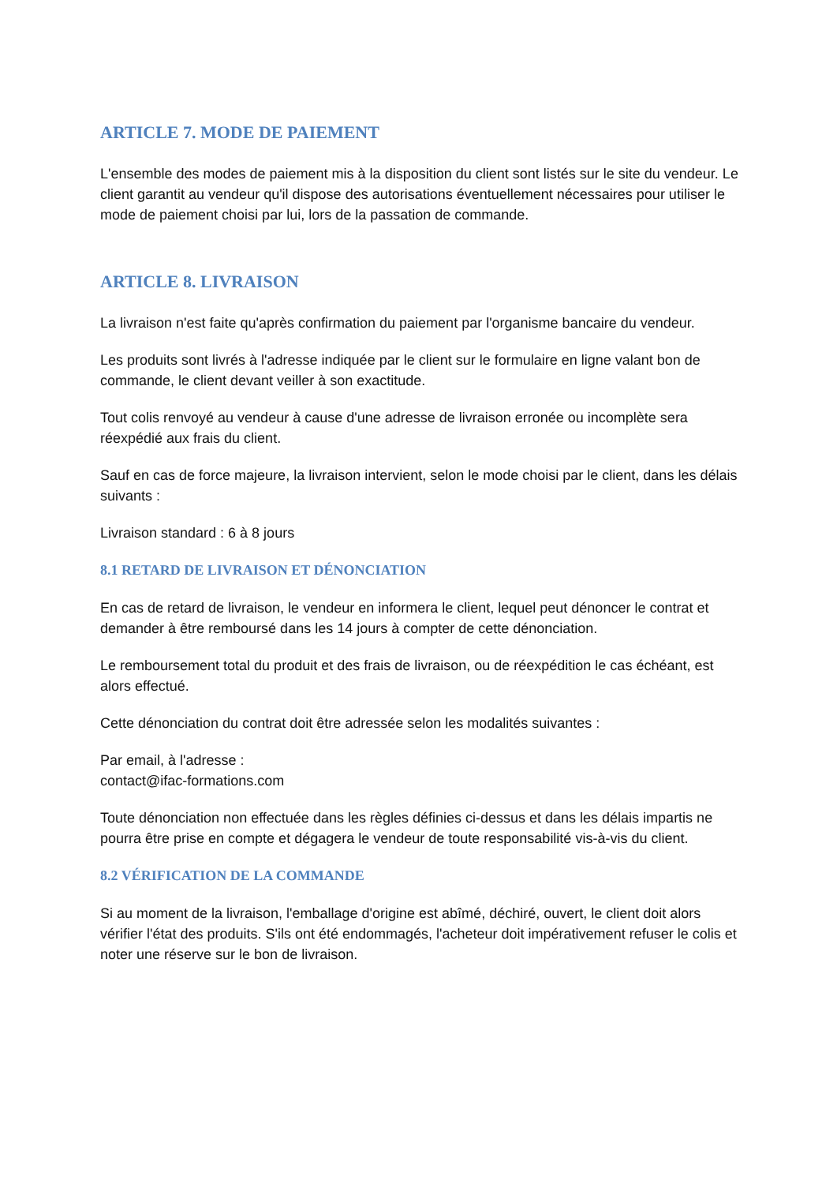ARTICLE 7. MODE DE PAIEMENT
L'ensemble des modes de paiement mis à la disposition du client sont listés sur le site du vendeur. Le client garantit au vendeur qu'il dispose des autorisations éventuellement nécessaires pour utiliser le mode de paiement choisi par lui, lors de la passation de commande.
ARTICLE 8. LIVRAISON
La livraison n'est faite qu'après confirmation du paiement par l'organisme bancaire du vendeur.
Les produits sont livrés à l'adresse indiquée par le client sur le formulaire en ligne valant bon de commande, le client devant veiller à son exactitude.
Tout colis renvoyé au vendeur à cause d'une adresse de livraison erronée ou incomplète sera réexpédié aux frais du client.
Sauf en cas de force majeure, la livraison intervient, selon le mode choisi par le client, dans les délais suivants :
Livraison standard : 6 à 8 jours
8.1 RETARD DE LIVRAISON ET DÉNONCIATION
En cas de retard de livraison, le vendeur en informera le client, lequel peut dénoncer le contrat et demander à être remboursé dans les 14 jours à compter de cette dénonciation.
Le remboursement total du produit et des frais de livraison, ou de réexpédition le cas échéant, est alors effectué.
Cette dénonciation du contrat doit être adressée selon les modalités suivantes :
Par email, à l'adresse :
contact@ifac-formations.com
Toute dénonciation non effectuée dans les règles définies ci-dessus et dans les délais impartis ne pourra être prise en compte et dégagera le vendeur de toute responsabilité vis-à-vis du client.
8.2 VÉRIFICATION DE LA COMMANDE
Si au moment de la livraison, l'emballage d'origine est abîmé, déchiré, ouvert, le client doit alors vérifier l'état des produits. S'ils ont été endommagés, l'acheteur doit impérativement refuser le colis et noter une réserve sur le bon de livraison.